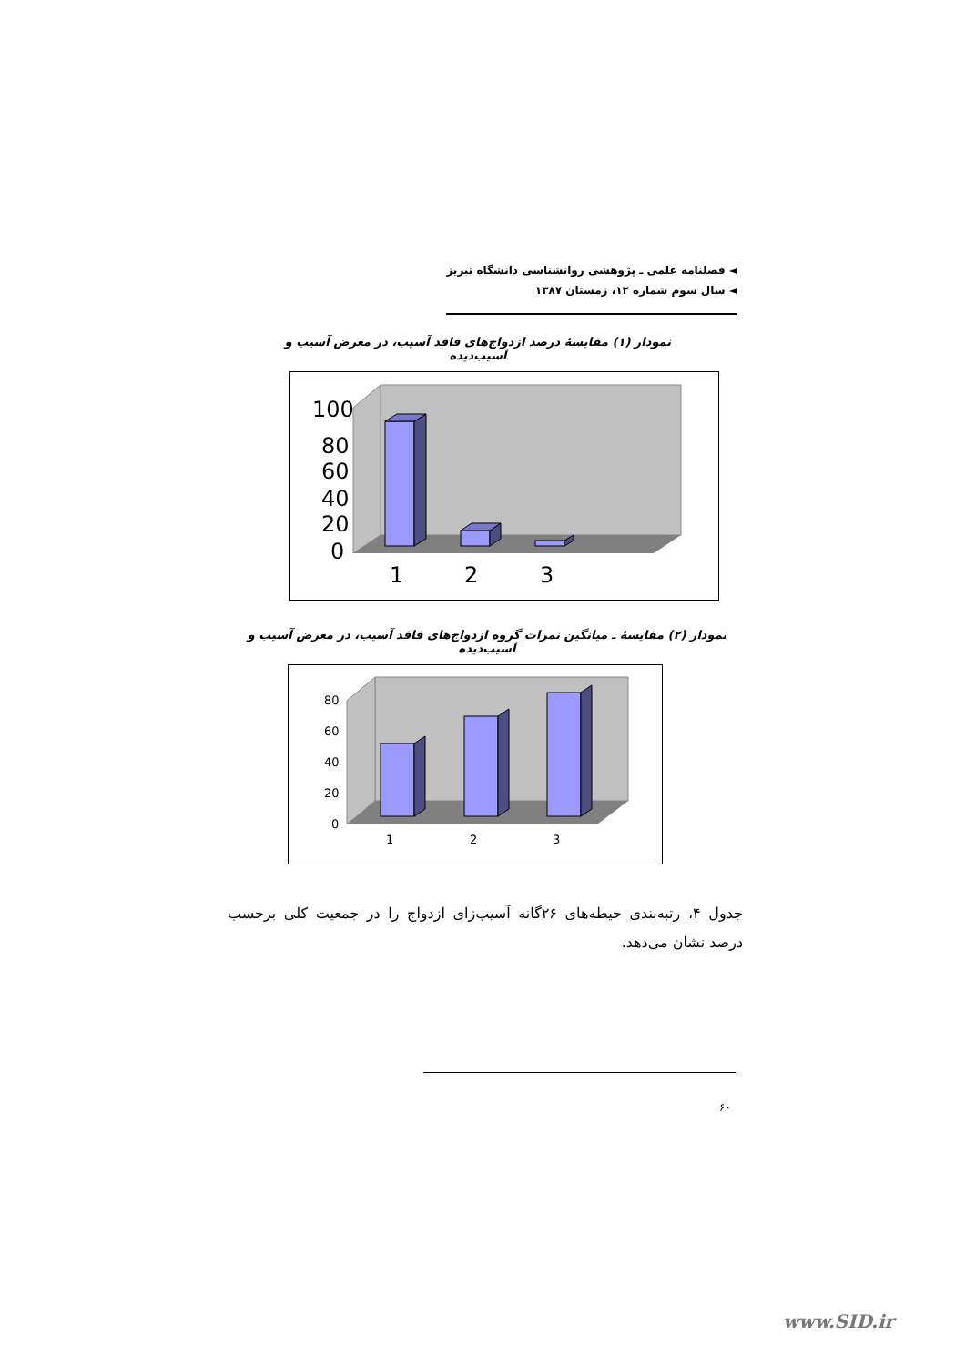◄ فصلنامه علمی ـ پژوهشی روانشناسی دانشگاه تبریز
◄ سال سوم شماره ۱۲، زمستان ۱۳۸۷
نمودار (۱) مقایسهٔ درصد ازدواج‌های فاقد آسیب، در معرض آسیب و آسیب‌دیده
100
80
60
40
20
0
1
2
3
نمودار (۲) مقایسهٔ ـ میانگین نمرات گروه ازدواج‌های فاقد آسیب، در معرض آسیب و آسیب‌دیده
80
60
40
20
0
1
2
3
جدول ۴، رتبه‌بندی حیطه‌های ۲۶گانه آسیب‌زای ازدواج را در جمعیت کلی برحسب درصد نشان می‌دهد.
۶۰
www.SID.ir